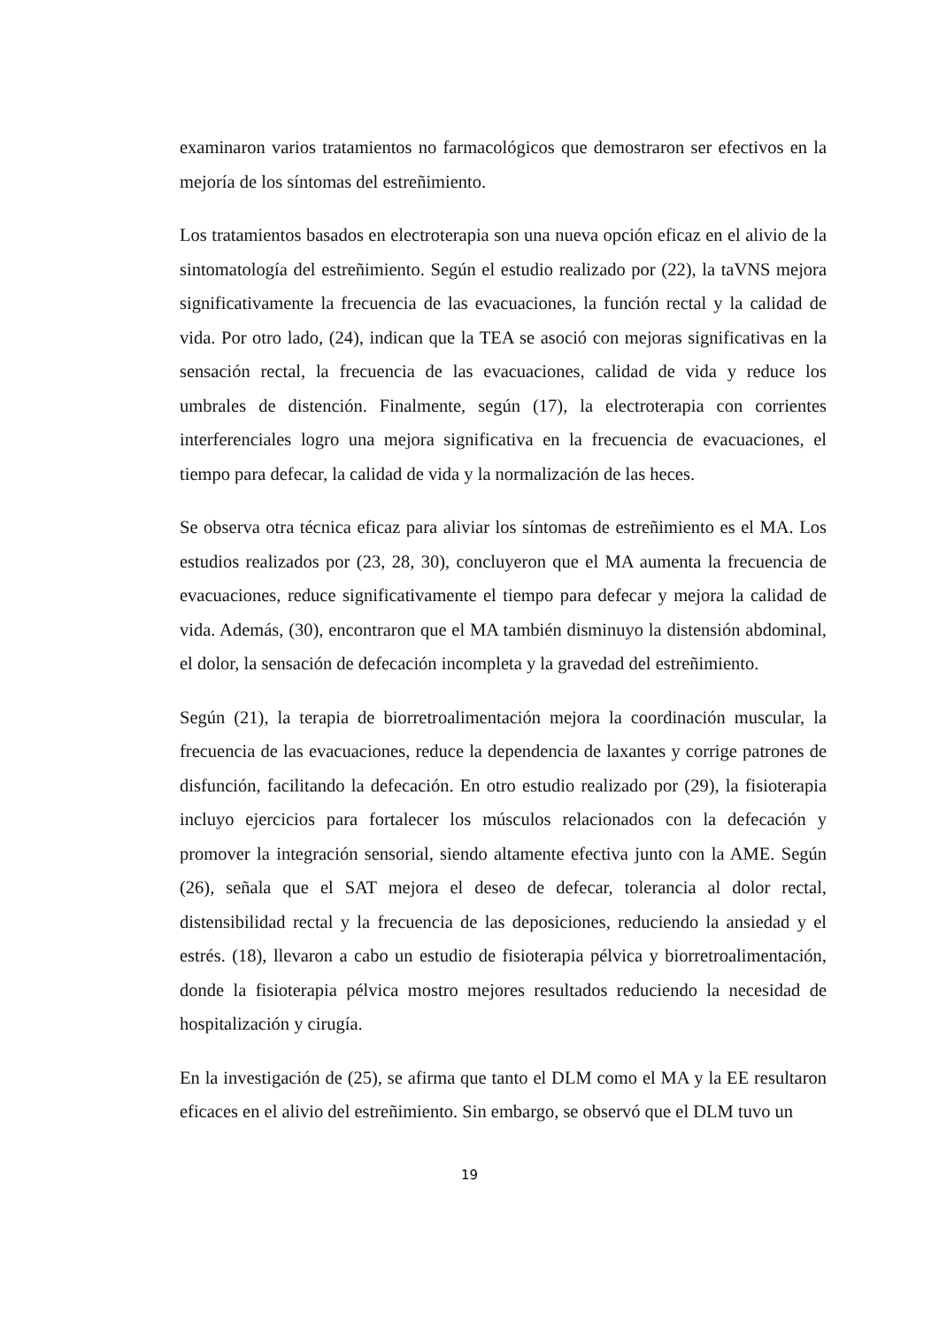examinaron varios tratamientos no farmacológicos que demostraron ser efectivos en la mejoría de los síntomas del estreñimiento.
Los tratamientos basados en electroterapia son una nueva opción eficaz en el alivio de la sintomatología del estreñimiento. Según el estudio realizado por (22), la taVNS mejora significativamente la frecuencia de las evacuaciones, la función rectal y la calidad de vida. Por otro lado, (24), indican que la TEA se asoció con mejoras significativas en la sensación rectal, la frecuencia de las evacuaciones, calidad de vida y reduce los umbrales de distención. Finalmente, según (17), la electroterapia con corrientes interferenciales logro una mejora significativa en la frecuencia de evacuaciones, el tiempo para defecar, la calidad de vida y la normalización de las heces.
Se observa otra técnica eficaz para aliviar los síntomas de estreñimiento es el MA. Los estudios realizados por (23, 28, 30), concluyeron que el MA aumenta la frecuencia de evacuaciones, reduce significativamente el tiempo para defecar y mejora la calidad de vida. Además, (30), encontraron que el MA también disminuyo la distensión abdominal, el dolor, la sensación de defecación incompleta y la gravedad del estreñimiento.
Según (21), la terapia de biorretroalimentación mejora la coordinación muscular, la frecuencia de las evacuaciones, reduce la dependencia de laxantes y corrige patrones de disfunción, facilitando la defecación. En otro estudio realizado por (29), la fisioterapia incluyo ejercicios para fortalecer los músculos relacionados con la defecación y promover la integración sensorial, siendo altamente efectiva junto con la AME. Según (26), señala que el SAT mejora el deseo de defecar, tolerancia al dolor rectal, distensibilidad rectal y la frecuencia de las deposiciones, reduciendo la ansiedad y el estrés. (18), llevaron a cabo un estudio de fisioterapia pélvica y biorretroalimentación, donde la fisioterapia pélvica mostro mejores resultados reduciendo la necesidad de hospitalización y cirugía.
En la investigación de (25), se afirma que tanto el DLM como el MA y la EE resultaron eficaces en el alivio del estreñimiento. Sin embargo, se observó que el DLM tuvo un
19